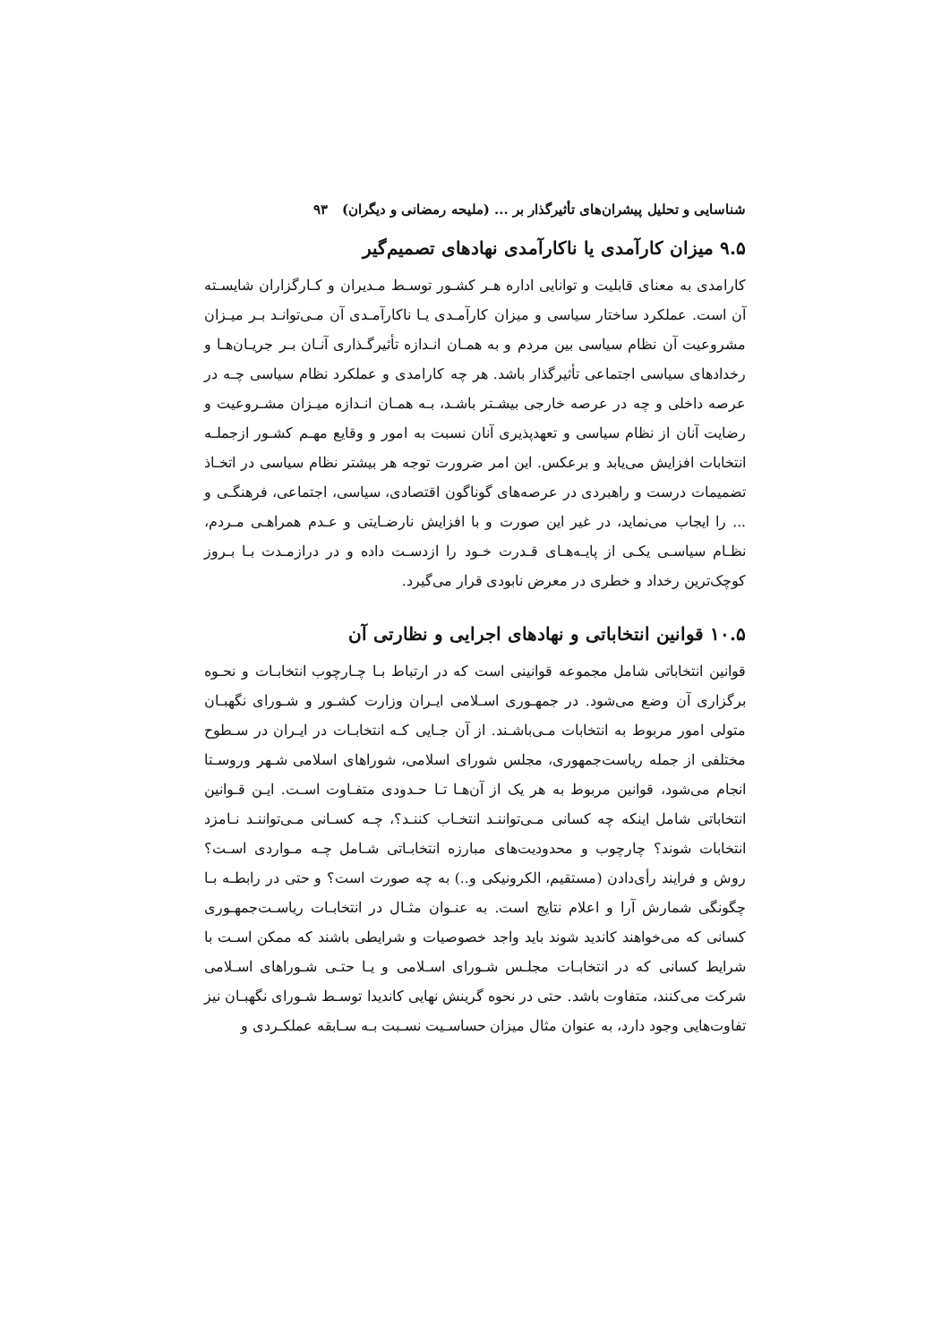شناسایی و تحلیل پیشران‌های تأثیرگذار بر ... (ملیحه رمضانی و دیگران) ۹۳
۹.۵ میزان کارآمدی یا ناکارآمدی نهادهای تصمیم‌گیر
کارامدی به معنای قابلیت و توانایی اداره هـر کشـور توسـط مـدیران و کـارگزاران شایسـته آن است. عملکرد ساختار سیاسی و میزان کارآمـدی یـا ناکارآمـدی آن مـی‌توانـد بـر میـزان مشروعیت آن نظام سیاسی بین مردم و به همـان انـدازه تأثیرگـذاری آنـان بـر جریـان‌هـا و رخدادهای سیاسی اجتماعی تأثیرگذار باشد. هر چه کارامدی و عملکرد نظام سیاسی چـه در عرصه داخلی و چه در عرصه خارجی بیشـتر باشـد، بـه همـان انـدازه میـزان مشـروعیت و رضایت آنان از نظام سیاسی و تعهدپذیری آنان نسبت به امور و وقایع مهـم کشـور ازجملـه انتخابات افزایش می‌یابد و برعکس. این امر ضرورت توجه هر بیشتر نظام سیاسی در اتخـاذ تضمیمات درست و راهبردی در عرصه‌های گوناگون اقتصادی، سیاسی، اجتماعی، فرهنگـی و ... را ایجاب می‌نماید، در غیر این صورت و با افزایش نارضـایتی و عـدم همراهـی مـردم، نظـام سیاسـی یکـی از پایـه‌هـای قـدرت خـود را ازدسـت داده و در درازمـدت بـا بـروز کوچک‌ترین رخداد و خطری در معرض نابودی قرار می‌گیرد.
۱۰.۵ قوانین انتخاباتی و نهادهای اجرایی و نظارتی آن
قوانین انتخاباتی شامل مجموعه قوانینی است که در ارتباط بـا چـارچوب انتخابـات و نحـوه برگزاری آن وضع می‌شود. در جمهـوری اسـلامی ایـران وزارت کشـور و شـورای نگهبـان متولی امور مربوط به انتخابات مـی‌باشـند. از آن جـایی کـه انتخابـات در ایـران در سـطوح مختلفی از جمله ریاست‌جمهوری، مجلس شورای اسلامی، شوراهای اسلامی شـهر وروسـتا انجام می‌شود، قوانین مربوط به هر یک از آن‌هـا تـا حـدودی متفـاوت اسـت. ایـن قـوانین انتخاباتی شامل اینکه چه کسانی مـی‌تواننـد انتخـاب کننـد؟، چـه کسـانی مـی‌تواننـد نـامزد انتخابات شوند؟ چارچوب و محدودیت‌های مبارزه انتخابـاتی شـامل چـه مـواردی اسـت؟ روش و فرایند رأی‌دادن (مستقیم، الکرونیکی و..) به چه صورت است؟ و حتی در رابطـه بـا چگونگی شمارش آرا و اعلام نتایج است. به عنـوان مثـال در انتخابـات ریاسـت‌جمهـوری کسانی که می‌خواهند کاندید شوند باید واجد خصوصیات و شرایطی باشند که ممکن اسـت با شرایط کسانی که در انتخابـات مجلـس شـورای اسـلامی و یـا حتـی شـوراهای اسـلامی شرکت می‌کنند، متفاوت باشد. حتی در نحوه گرینش نهایی کاندیدا توسـط شـورای نگهبـان نیز تفاوت‌هایی وجود دارد، به عنوان مثال میزان حساسـیت نسـبت بـه سـابقه عملکـردی و